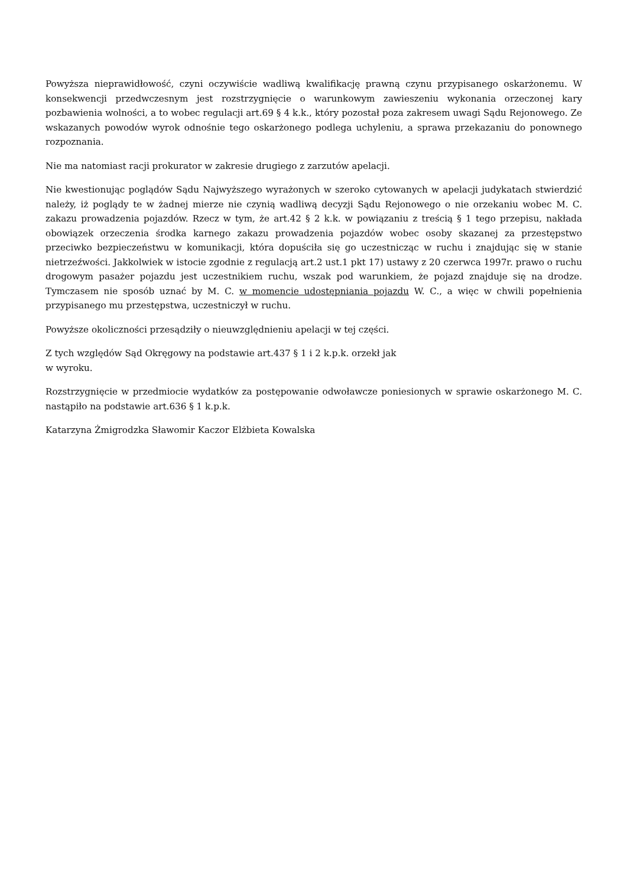Powyższa nieprawidłowość, czyni oczywiście wadliwą kwalifikację prawną czynu przypisanego oskarżonemu. W konsekwencji przedwczesnym jest rozstrzygnięcie o warunkowym zawieszeniu wykonania orzeczonej kary pozbawienia wolności, a to wobec regulacji art.69 § 4 k.k., który pozostał poza zakresem uwagi Sądu Rejonowego. Ze wskazanych powodów wyrok odnośnie tego oskarżonego podlega uchyleniu, a sprawa przekazaniu do ponownego rozpoznania.
Nie ma natomiast racji prokurator w zakresie drugiego z zarzutów apelacji.
Nie kwestionując poglądów Sądu Najwyższego wyrażonych w szeroko cytowanych w apelacji judykatach stwierdzić należy, iż poglądy te w żadnej mierze nie czynią wadliwą decyzji Sądu Rejonowego o nie orzekaniu wobec M. C. zakazu prowadzenia pojazdów. Rzecz w tym, że art.42 § 2 k.k. w powiązaniu z treścią § 1 tego przepisu, nakłada obowiązek orzeczenia środka karnego zakazu prowadzenia pojazdów wobec osoby skazanej za przestępstwo przeciwko bezpieczeństwu w komunikacji, która dopuściła się go uczestnicząc w ruchu i znajdując się w stanie nietrzeźwości. Jakkolwiek w istocie zgodnie z regulacją art.2 ust.1 pkt 17) ustawy z 20 czerwca 1997r. prawo o ruchu drogowym pasażer pojazdu jest uczestnikiem ruchu, wszak pod warunkiem, że pojazd znajduje się na drodze. Tymczasem nie sposób uznać by M. C. w momencie udostępniania pojazdu W. C., a więc w chwili popełnienia przypisanego mu przestępstwa, uczestniczył w ruchu.
Powyższe okoliczności przesądziły o nieuwzględnieniu apelacji w tej części.
Z tych względów Sąd Okręgowy na podstawie art.437 § 1 i 2 k.p.k. orzekł jak
w wyroku.
Rozstrzygnięcie w przedmiocie wydatków za postępowanie odwoławcze poniesionych w sprawie oskarżonego M. C. nastąpiło na podstawie art.636 § 1 k.p.k.
Katarzyna Żmigrodzka Sławomir Kaczor Elżbieta Kowalska